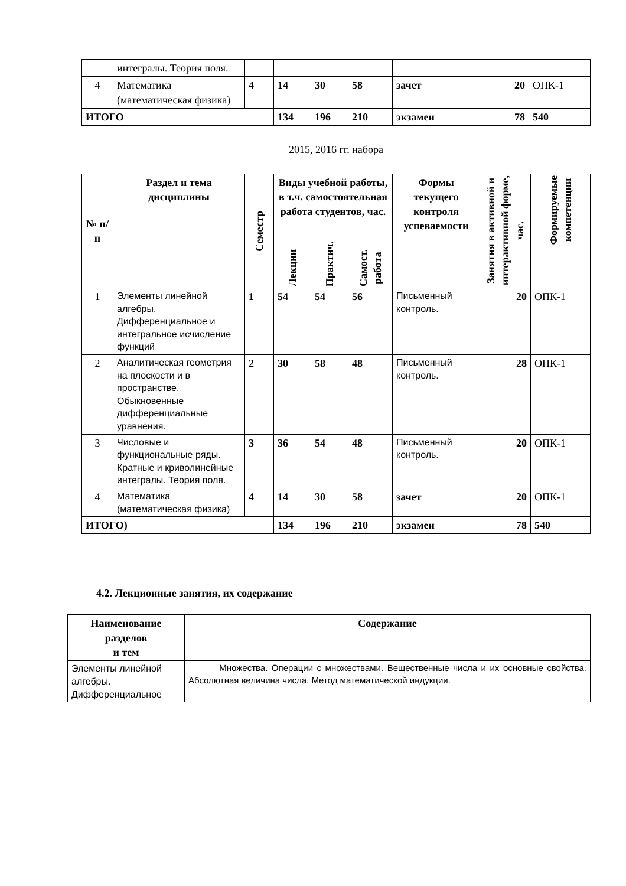| | интегралы. Теория поля. | | | | | | | |
| 4 | Математика (математическая физика) | 4 | 14 | 30 | 58 | зачет | 20 | ОПК-1 |
| ИТОГО | | | 134 | 196 | 210 | экзамен | 78 | 540 |
2015, 2016 гг. набора
| № п/п | Раздел и тема дисциплины | Семестр | Виды учебной работы, в т.ч. самостоятельная работа студентов, час. | | | Формы текущего контроля успеваемости | Занятия в активной и интерактивной форме, час. | Формируемые компетенции |
| --- | --- | --- | --- | --- | --- | --- | --- | --- |
| | | | Лекции | Практич. | Самост. работа | | | |
| 1 | Элементы линейной алгебры. Дифференциальное и интегральное исчисление функций | 1 | 54 | 54 | 56 | Письменный контроль. | 20 | ОПК-1 |
| 2 | Аналитическая геометрия на плоскости и в пространстве. Обыкновенные дифференциальные уравнения. | 2 | 30 | 58 | 48 | Письменный контроль. | 28 | ОПК-1 |
| 3 | Числовые и функциональные ряды. Кратные и криволинейные интегралы. Теория поля. | 3 | 36 | 54 | 48 | Письменный контроль. | 20 | ОПК-1 |
| 4 | Математика (математическая физика) | 4 | 14 | 30 | 58 | зачет | 20 | ОПК-1 |
| ИТОГО) | | | 134 | 196 | 210 | экзамен | 78 | 540 |
4.2. Лекционные занятия, их содержание
| Наименование разделов и тем | Содержание |
| --- | --- |
| Элементы линейной алгебры. Дифференциальное | Множества. Операции с множествами. Вещественные числа и их основные свойства. Абсолютная величина числа. Метод математической индукции. |